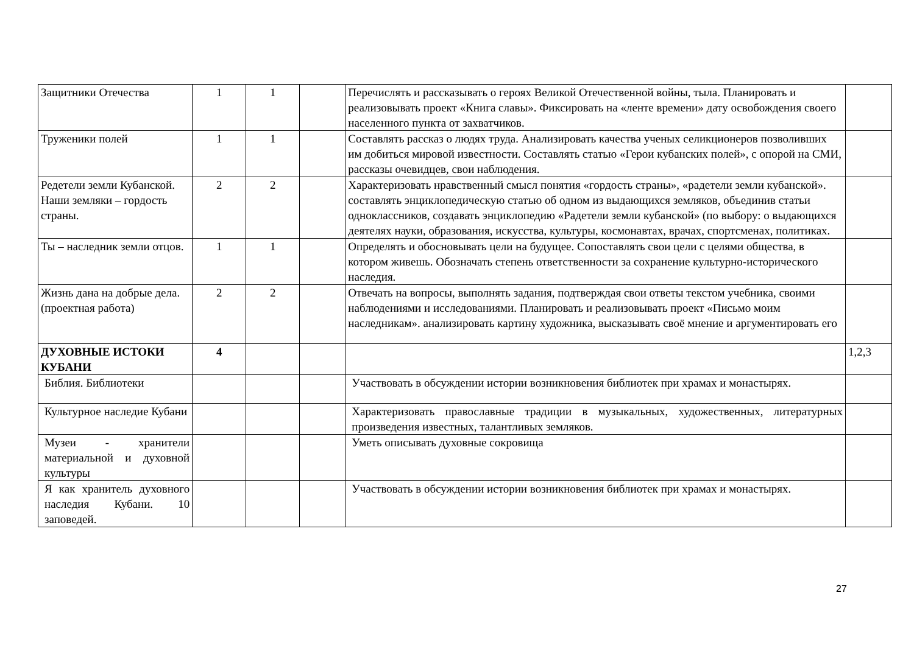| Защитники Отечества | 1 | 1 | | Перечислять и рассказывать о героях Великой Отечественной войны, тыла. Планировать и реализовывать проект «Книга славы». Фиксировать на «ленте времени» дату освобождения своего населенного пункта от захватчиков. | |
| Труженики полей | 1 | 1 | | Составлять рассказ о людях труда. Анализировать качества ученых селикционеров позволивших им добиться мировой известности. Составлять статью «Герои кубанских полей», с опорой на СМИ, рассказы очевидцев, свои наблюдения. | |
| Редетели земли Кубанской. Наши земляки – гордость страны. | 2 | 2 | | Характеризовать нравственный смысл понятия «гордость страны», «радетели земли кубанской». составлять энциклопедическую статью об одном из выдающихся земляков, объединив статьи одноклассников, создавать энциклопедию «Радетели земли кубанской» (по выбору: о выдающихся деятелях науки, образования, искусства, культуры, космонавтах, врачах, спортсменах, политиках. | |
| Ты – наследник земли отцов. | 1 | 1 | | Определять и обосновывать цели на будущее. Сопоставлять свои цели с целями общества, в котором живешь. Обозначать степень ответственности за сохранение культурно-исторического наследия. | |
| Жизнь дана на добрые дела. (проектная работа) | 2 | 2 | | Отвечать на вопросы, выполнять задания, подтверждая свои ответы текстом учебника, своими наблюдениями и исследованиями. Планировать и реализовывать проект «Письмо моим наследникам». анализировать картину художника, высказывать своё мнение и аргументировать его | |
| ДУХОВНЫЕ ИСТОКИ КУБАНИ | 4 | | | | 1,2,3 |
| Библия. Библиотеки | | | | Участвовать в обсуждении истории возникновения библиотек при храмах и монастырях. | |
| Культурное наследие Кубани | | | | Характеризовать православные традиции в музыкальных, художественных, литературных произведения известных, талантливых земляков. | |
| Музеи - хранители материальной и духовной культуры | | | | Уметь описывать духовные сокровища | |
| Я как хранитель духовного наследия Кубани. 10 заповедей. | | | | Участвовать в обсуждении истории возникновения библиотек при храмах и монастырях. | |
27